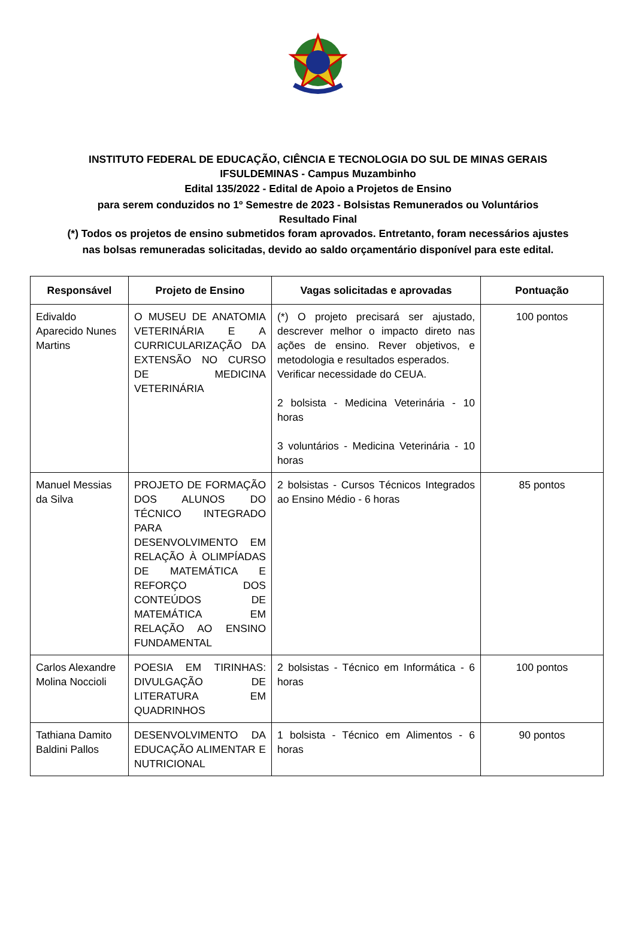INSTITUTO FEDERAL DE EDUCAÇÃO, CIÊNCIA E TECNOLOGIA DO SUL DE MINAS GERAIS
IFSULDEMINAS - Campus Muzambinho
Edital 135/2022 - Edital de Apoio a Projetos de Ensino
para serem conduzidos no 1º Semestre de 2023 - Bolsistas Remunerados ou Voluntários
Resultado Final
(*) Todos os projetos de ensino submetidos foram aprovados. Entretanto, foram necessários ajustes
nas bolsas remuneradas solicitadas, devido ao saldo orçamentário disponível para este edital.
| Responsável | Projeto de Ensino | Vagas solicitadas e aprovadas | Pontuação |
| --- | --- | --- | --- |
| Edivaldo Aparecido Nunes Martins | O MUSEU DE ANATOMIA VETERINÁRIA E A CURRICULARIZAÇÃO DA EXTENSÃO NO CURSO DE MEDICINA VETERINÁRIA | (*) O projeto precisará ser ajustado, descrever melhor o impacto direto nas ações de ensino. Rever objetivos, e metodologia e resultados esperados. Verificar necessidade do CEUA. 2 bolsista - Medicina Veterinária - 10 horas 3 voluntários - Medicina Veterinária - 10 horas | 100 pontos |
| Manuel Messias da Silva | PROJETO DE FORMAÇÃO DOS ALUNOS DO TÉCNICO INTEGRADO PARA DESENVOLVIMENTO EM RELAÇÃO À OLIMPÍADAS DE MATEMÁTICA E REFORÇO DOS CONTEÚDOS DE MATEMÁTICA EM RELAÇÃO AO ENSINO FUNDAMENTAL | 2 bolsistas - Cursos Técnicos Integrados ao Ensino Médio - 6 horas | 85 pontos |
| Carlos Alexandre Molina Noccioli | POESIA EM TIRINHAS: DIVULGAÇÃO DE LITERATURA EM QUADRINHOS | 2 bolsistas - Técnico em Informática - 6 horas | 100 pontos |
| Tathiana Damito Baldini Pallos | DESENVOLVIMENTO DA EDUCAÇÃO ALIMENTAR E NUTRICIONAL | 1 bolsista - Técnico em Alimentos - 6 horas | 90 pontos |